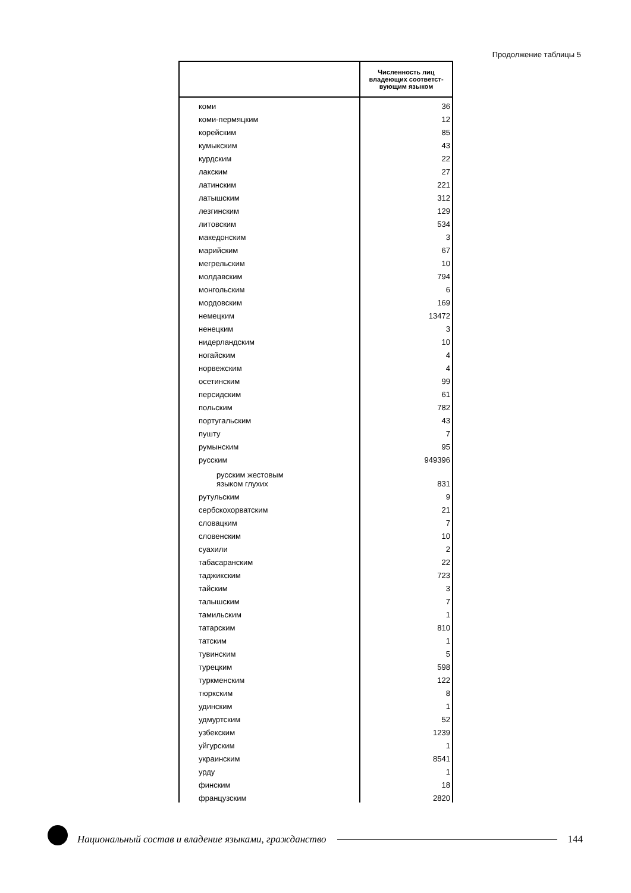Продолжение таблицы 5
| | Численность лиц владеющих соответст-вующим языком |
| --- | --- |
| коми | 36 |
| коми-пермяцким | 12 |
| корейским | 85 |
| кумыкским | 43 |
| курдским | 22 |
| лакским | 27 |
| латинским | 221 |
| латышским | 312 |
| лезгинским | 129 |
| литовским | 534 |
| македонским | 3 |
| марийским | 67 |
| мегрельским | 10 |
| молдавским | 794 |
| монгольским | 6 |
| мордовским | 169 |
| немецким | 13472 |
| ненецким | 3 |
| нидерландским | 10 |
| ногайским | 4 |
| норвежским | 4 |
| осетинским | 99 |
| персидским | 61 |
| польским | 782 |
| португальским | 43 |
| пушту | 7 |
| румынским | 95 |
| русским | 949396 |
| русским жестовым языком глухих | 831 |
| рутульским | 9 |
| сербскохорватским | 21 |
| словацким | 7 |
| словенским | 10 |
| суахили | 2 |
| табасаранским | 22 |
| таджикским | 723 |
| тайским | 3 |
| талышским | 7 |
| тамильским | 1 |
| татарским | 810 |
| татским | 1 |
| тувинским | 5 |
| турецким | 598 |
| туркменским | 122 |
| тюркским | 8 |
| удинским | 1 |
| удмуртским | 52 |
| узбекским | 1239 |
| уйгурским | 1 |
| украинским | 8541 |
| урду | 1 |
| финским | 18 |
| французским | 2820 |
Национальный состав и владение языками, гражданство
144